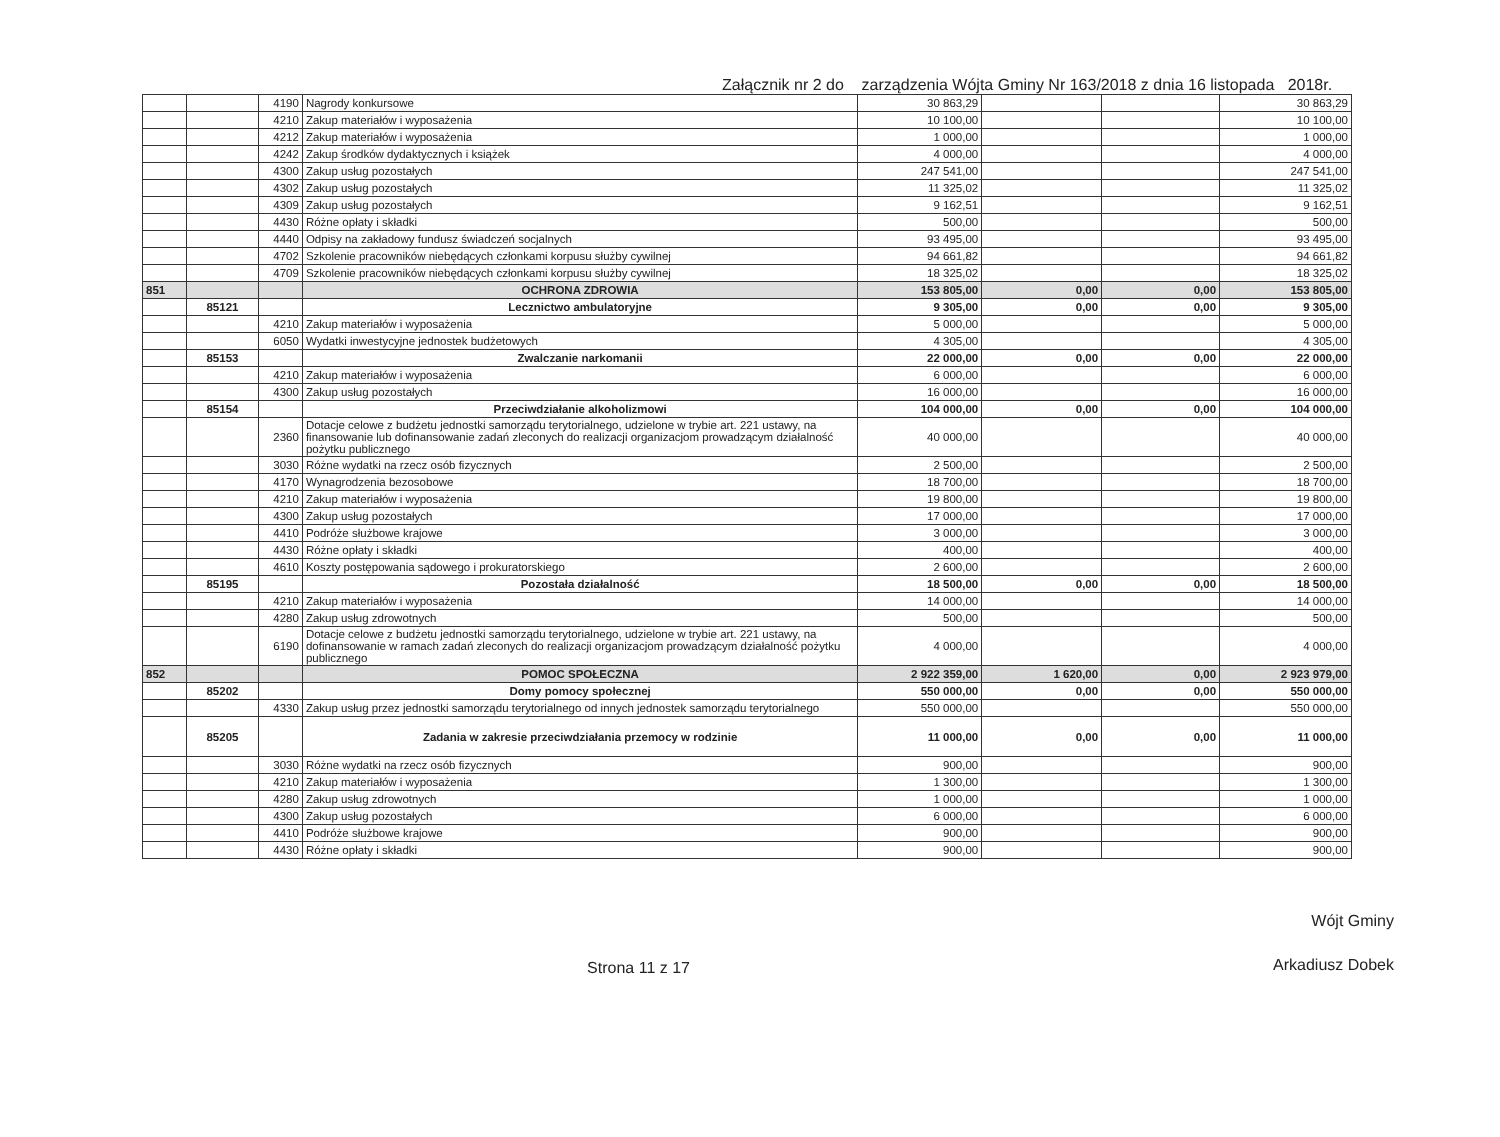Załącznik nr 2 do zarządzenia Wójta Gminy Nr 163/2018 z dnia 16 listopada 2018r.
| | | 4190 | Nagrody konkursowe | 30 863,29 | | | 30 863,29 |
| | | 4210 | Zakup materiałów i wyposażenia | 10 100,00 | | | 10 100,00 |
| | | 4212 | Zakup materiałów i wyposażenia | 1 000,00 | | | 1 000,00 |
| | | 4242 | Zakup środków dydaktycznych i książek | 4 000,00 | | | 4 000,00 |
| | | 4300 | Zakup usług pozostałych | 247 541,00 | | | 247 541,00 |
| | | 4302 | Zakup usług pozostałych | 11 325,02 | | | 11 325,02 |
| | | 4309 | Zakup usług pozostałych | 9 162,51 | | | 9 162,51 |
| | | 4430 | Różne opłaty i składki | 500,00 | | | 500,00 |
| | | 4440 | Odpisy na zakładowy fundusz świadczeń socjalnych | 93 495,00 | | | 93 495,00 |
| | | 4702 | Szkolenie pracowników niebędących członkami korpusu służby cywilnej | 94 661,82 | | | 94 661,82 |
| | | 4709 | Szkolenie pracowników niebędących członkami korpusu służby cywilnej | 18 325,02 | | | 18 325,02 |
| 851 | | | OCHRONA ZDROWIA | 153 805,00 | 0,00 | 0,00 | 153 805,00 |
| | 85121 | | Lecznictwo ambulatoryjne | 9 305,00 | 0,00 | 0,00 | 9 305,00 |
| | | 4210 | Zakup materiałów i wyposażenia | 5 000,00 | | | 5 000,00 |
| | | 6050 | Wydatki inwestycyjne jednostek budżetowych | 4 305,00 | | | 4 305,00 |
| | 85153 | | Zwalczanie narkomanii | 22 000,00 | 0,00 | 0,00 | 22 000,00 |
| | | 4210 | Zakup materiałów i wyposażenia | 6 000,00 | | | 6 000,00 |
| | | 4300 | Zakup usług pozostałych | 16 000,00 | | | 16 000,00 |
| | 85154 | | Przeciwdziałanie alkoholizmowi | 104 000,00 | 0,00 | 0,00 | 104 000,00 |
| | | 2360 | Dotacje celowe z budżetu jednostki samorządu terytorialnego, udzielone w trybie art. 221 ustawy, na finansowanie lub dofinansowanie zadań zleconych do realizacji organizacjom prowadzącym działalność pożytku publicznego | 40 000,00 | | | 40 000,00 |
| | | 3030 | Różne wydatki na rzecz osób fizycznych | 2 500,00 | | | 2 500,00 |
| | | 4170 | Wynagrodzenia bezosobowe | 18 700,00 | | | 18 700,00 |
| | | 4210 | Zakup materiałów i wyposażenia | 19 800,00 | | | 19 800,00 |
| | | 4300 | Zakup usług pozostałych | 17 000,00 | | | 17 000,00 |
| | | 4410 | Podróże służbowe krajowe | 3 000,00 | | | 3 000,00 |
| | | 4430 | Różne opłaty i składki | 400,00 | | | 400,00 |
| | | 4610 | Koszty postępowania sądowego i prokuratorskiego | 2 600,00 | | | 2 600,00 |
| | 85195 | | Pozostała działalność | 18 500,00 | 0,00 | 0,00 | 18 500,00 |
| | | 4210 | Zakup materiałów i wyposażenia | 14 000,00 | | | 14 000,00 |
| | | 4280 | Zakup usług zdrowotnych | 500,00 | | | 500,00 |
| | | 6190 | Dotacje celowe z budżetu jednostki samorządu terytorialnego, udzielone w trybie art. 221 ustawy, na dofinansowanie w ramach zadań zleconych do realizacji organizacjom prowadzącym działalność pożytku publicznego | 4 000,00 | | | 4 000,00 |
| 852 | | | POMOC SPOŁECZNA | 2 922 359,00 | 1 620,00 | 0,00 | 2 923 979,00 |
| | 85202 | | Domy pomocy społecznej | 550 000,00 | 0,00 | 0,00 | 550 000,00 |
| | | 4330 | Zakup usług przez jednostki samorządu terytorialnego od innych jednostek samorządu terytorialnego | 550 000,00 | | | 550 000,00 |
| | 85205 | | Zadania w zakresie przeciwdziałania przemocy w rodzinie | 11 000,00 | 0,00 | 0,00 | 11 000,00 |
| | | 3030 | Różne wydatki na rzecz osób fizycznych | 900,00 | | | 900,00 |
| | | 4210 | Zakup materiałów i wyposażenia | 1 300,00 | | | 1 300,00 |
| | | 4280 | Zakup usług zdrowotnych | 1 000,00 | | | 1 000,00 |
| | | 4300 | Zakup usług pozostałych | 6 000,00 | | | 6 000,00 |
| | | 4410 | Podróże służbowe krajowe | 900,00 | | | 900,00 |
| | | 4430 | Różne opłaty i składki | 900,00 | | | 900,00 |
Strona 11 z 17
Wójt Gminy
Arkadiusz Dobek